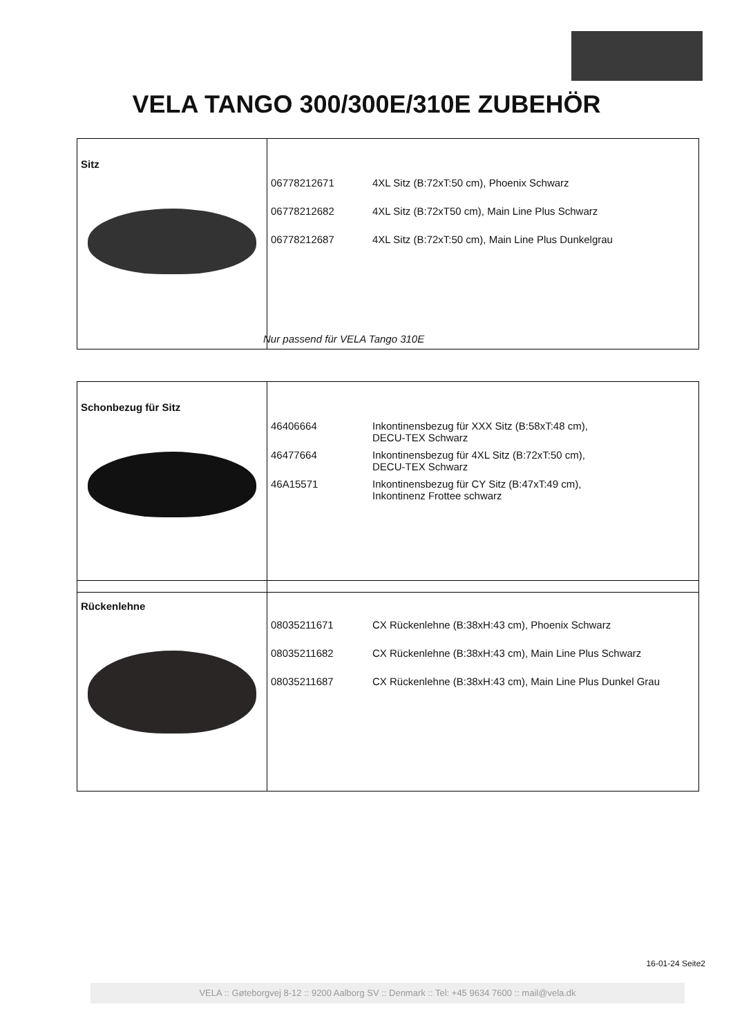VELA TANGO 300/300E/310E ZUBEHÖR
| Sitz | 06778212671 4XL Sitz (B:72xT:50 cm), Phoenix Schwarz 06778212682 4XL Sitz (B:72xT50 cm), Main Line Plus Schwarz 06778212687 4XL Sitz (B:72xT:50 cm), Main Line Plus Dunkelgrau |
Nur passend für VELA Tango 310E
| Schonbezug für Sitz | 46406664 Inkontinensbezug für XXX Sitz (B:58xT:48 cm), DECU-TEX Schwarz 46477664 Inkontinensbezug für 4XL Sitz (B:72xT:50 cm), DECU-TEX Schwarz 46A15571 Inkontinensbezug für CY Sitz (B:47xT:49 cm), Inkontinenz Frottee schwarz |
| Rückenlehne | 08035211671 CX Rückenlehne (B:38xH:43 cm), Phoenix Schwarz 08035211682 CX Rückenlehne (B:38xH:43 cm), Main Line Plus Schwarz 08035211687 CX Rückenlehne (B:38xH:43 cm), Main Line Plus Dunkel Grau |
16-01-24 Seite2
VELA :: Gøteborgvej 8-12 :: 9200 Aalborg SV :: Denmark :: Tel: +45 9634 7600 :: mail@vela.dk